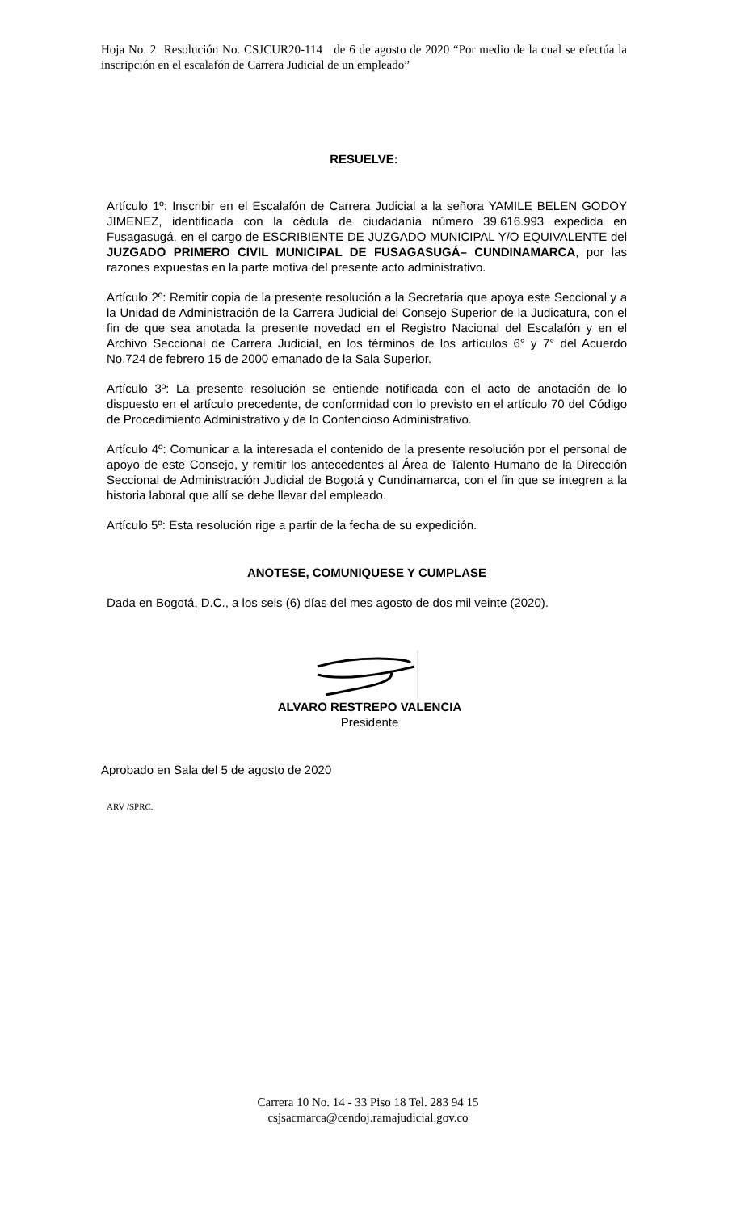Hoja No. 2 Resolución No. CSJCUR20-114 de 6 de agosto de 2020 “Por medio de la cual se efectúa la inscripción en el escalafón de Carrera Judicial de un empleado”
RESUELVE:
Artículo 1º: Inscribir en el Escalafón de Carrera Judicial a la señora YAMILE BELEN GODOY JIMENEZ, identificada con la cédula de ciudadanía número 39.616.993 expedida en Fusagasugá, en el cargo de ESCRIBIENTE DE JUZGADO MUNICIPAL Y/O EQUIVALENTE del JUZGADO PRIMERO CIVIL MUNICIPAL DE FUSAGASUGÁ– CUNDINAMARCA, por las razones expuestas en la parte motiva del presente acto administrativo.
Artículo 2º: Remitir copia de la presente resolución a la Secretaria que apoya este Seccional y a la Unidad de Administración de la Carrera Judicial del Consejo Superior de la Judicatura, con el fin de que sea anotada la presente novedad en el Registro Nacional del Escalafón y en el Archivo Seccional de Carrera Judicial, en los términos de los artículos 6° y 7° del Acuerdo No.724 de febrero 15 de 2000 emanado de la Sala Superior.
Artículo 3º: La presente resolución se entiende notificada con el acto de anotación de lo dispuesto en el artículo precedente, de conformidad con lo previsto en el artículo 70 del Código de Procedimiento Administrativo y de lo Contencioso Administrativo.
Artículo 4º: Comunicar a la interesada el contenido de la presente resolución por el personal de apoyo de este Consejo, y remitir los antecedentes al Área de Talento Humano de la Dirección Seccional de Administración Judicial de Bogotá y Cundinamarca, con el fin que se integren a la historia laboral que allí se debe llevar del empleado.
Artículo 5º: Esta resolución rige a partir de la fecha de su expedición.
ANOTESE, COMUNIQUESE Y CUMPLASE
Dada en Bogotá, D.C., a los seis (6) días del mes agosto de dos mil veinte (2020).
ALVARO RESTREPO VALENCIA
Presidente
Aprobado en Sala del 5 de agosto de 2020
ARV /SPRC.
Carrera 10 No. 14 - 33 Piso 18 Tel. 283 94 15
csjsacmarca@cendoj.ramajudicial.gov.co